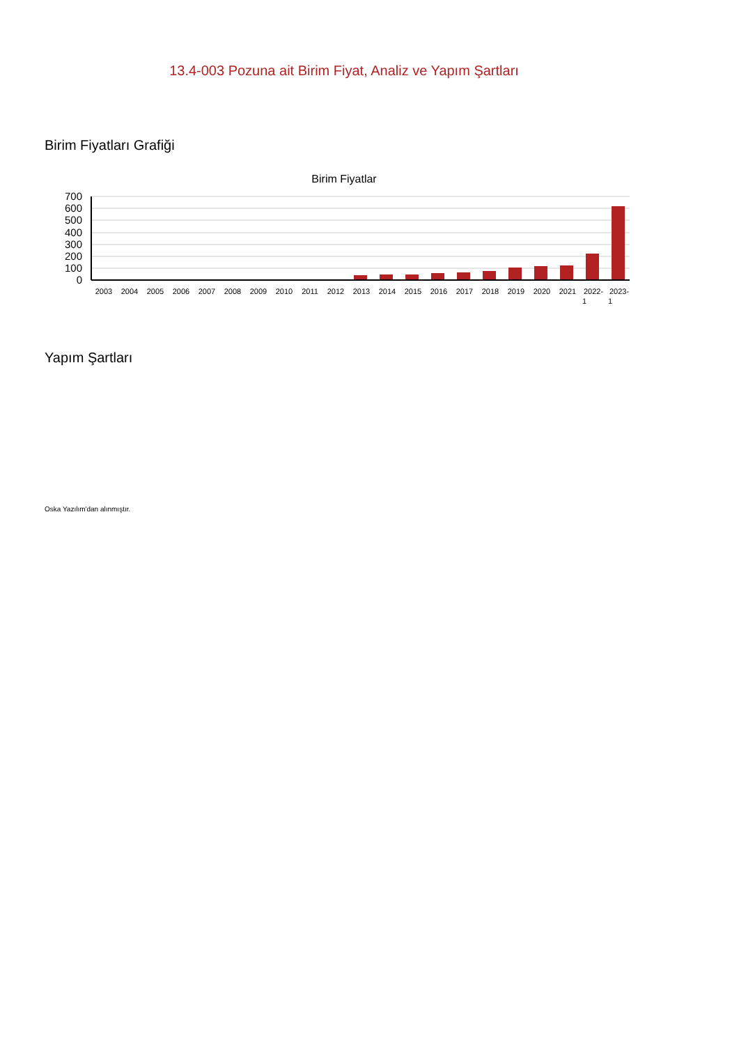13.4-003 Pozuna ait Birim Fiyat, Analiz ve Yapım Şartları
Birim Fiyatları Grafiği
Birim Fiyatlar
700
600
500
400
300
200
100
0
2003
2004
2005
2006
2007
2008
2009
2010
2011
2012
2013
2014
2015
2016
2017
2018
2019
2020
2021
2022-
1
2023-
1
Yapım Şartları
Oska Yazılım'dan alınmıştır.